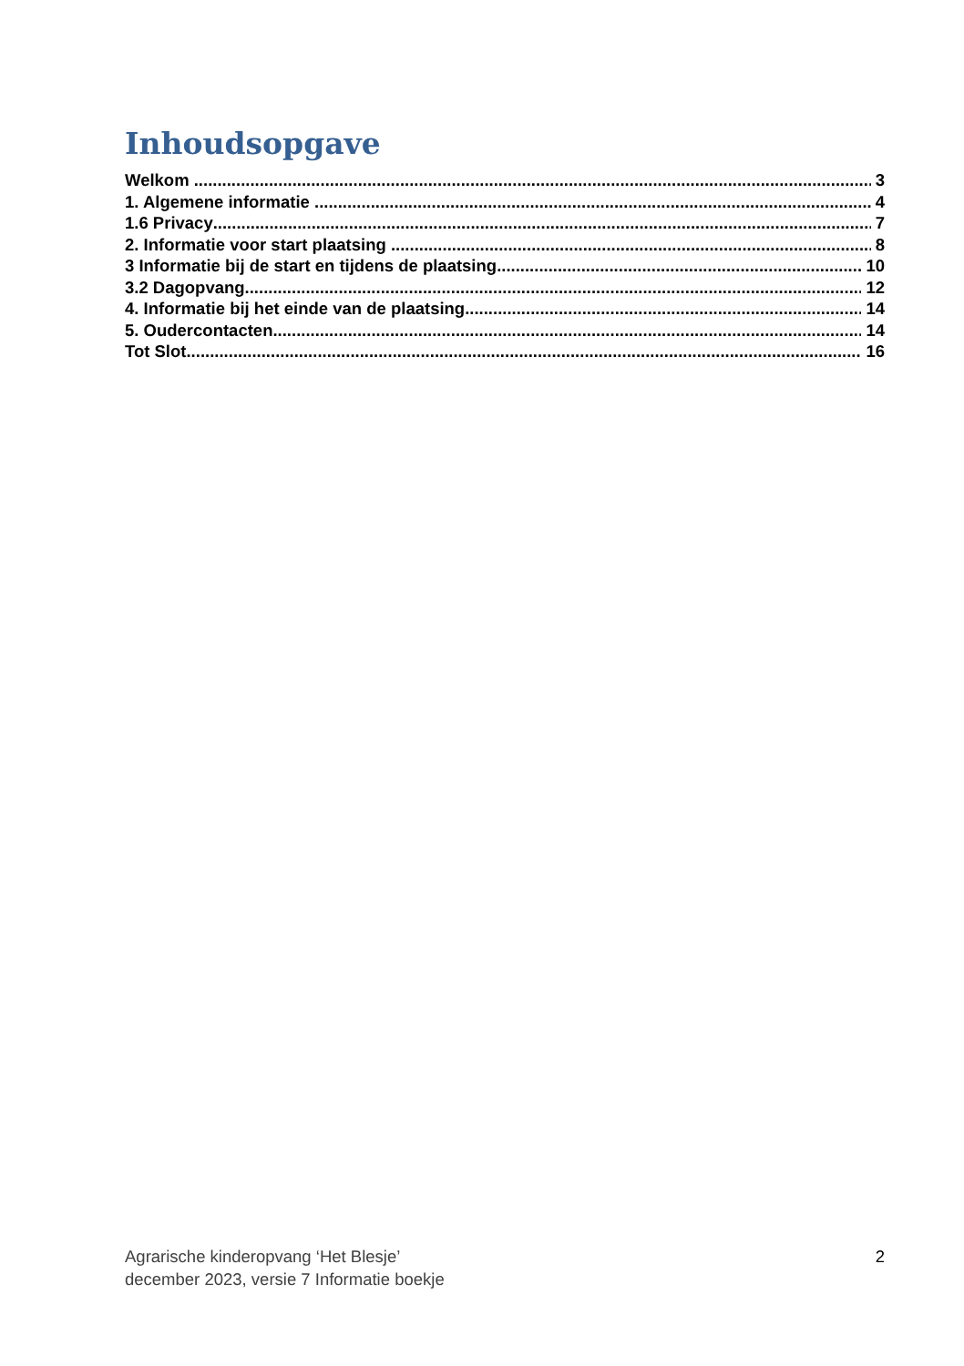Inhoudsopgave
Welkom 3
1. Algemene informatie 4
1.6 Privacy 7
2. Informatie voor start plaatsing 8
3 Informatie bij de start en tijdens de plaatsing 10
3.2 Dagopvang 12
4. Informatie bij het einde van de plaatsing 14
5. Oudercontacten 14
Tot Slot 16
Agrarische kinderopvang ‘Het Blesje’
december 2023, versie 7 Informatie boekje
2